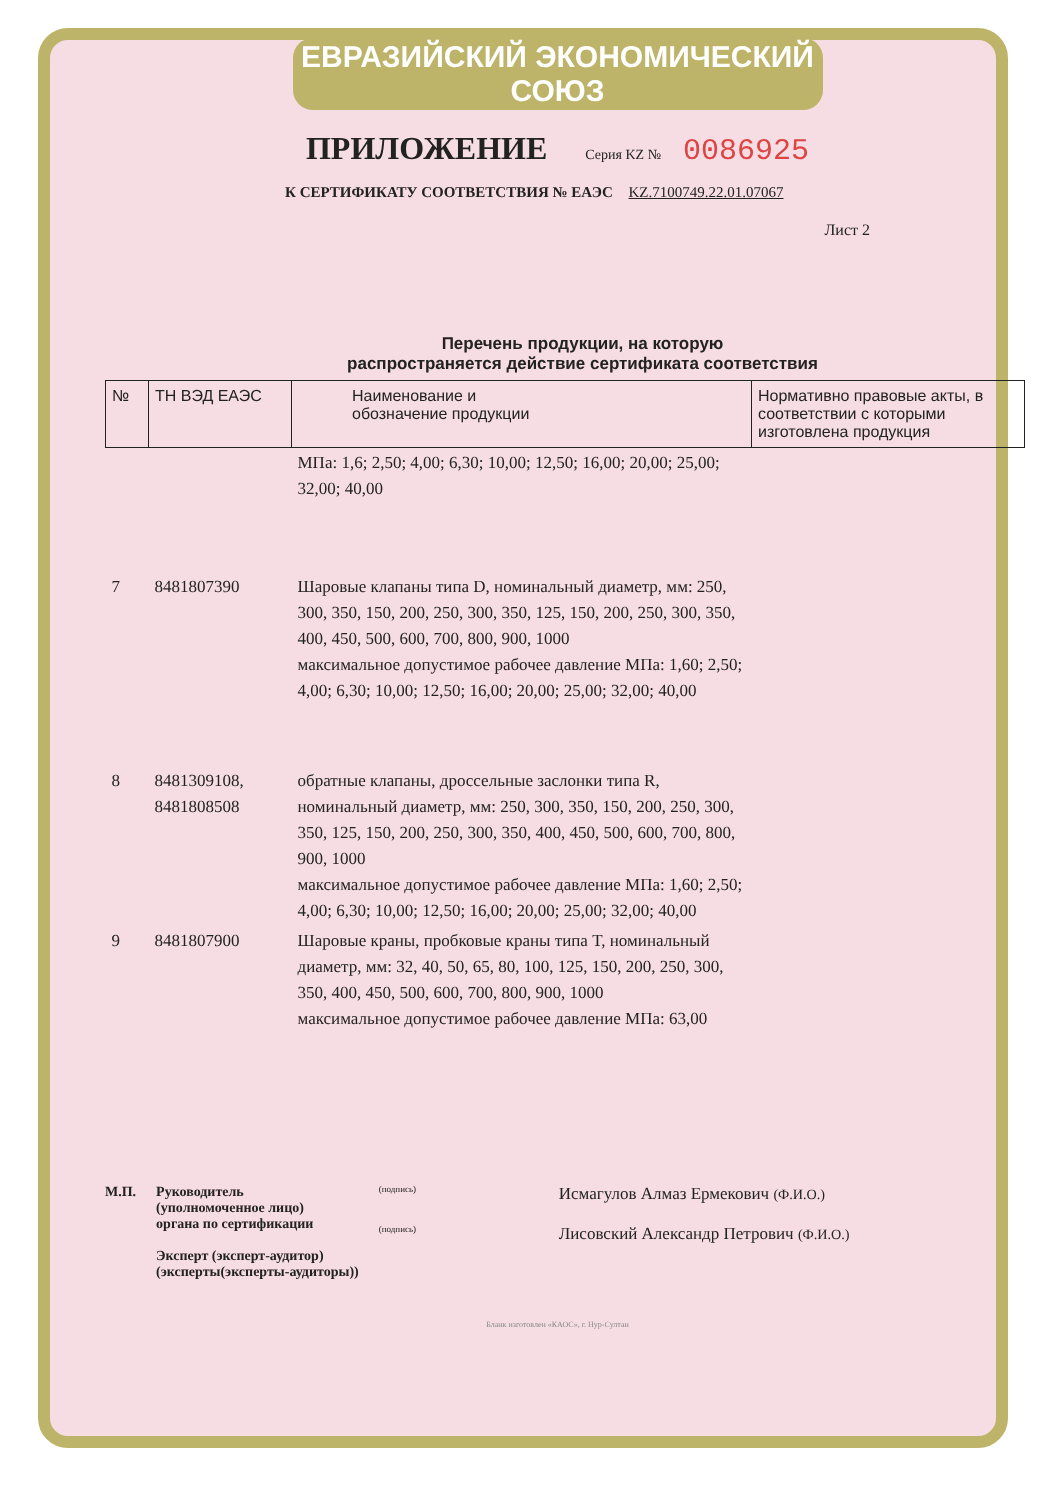ЕВРАЗИЙСКИЙ ЭКОНОМИЧЕСКИЙ СОЮЗ
ПРИЛОЖЕНИЕ Серия KZ № 0086925
К СЕРТИФИКАТУ СООТВЕТСТВИЯ № ЕАЭС KZ.7100749.22.01.07067
Лист 2
Перечень продукции, на которую
распространяется действие сертификата соответствия
| № | ТН ВЭД ЕАЭС | Наименование и обозначение продукции | Нормативно правовые акты, в соответствии с которыми изготовлена продукция |
| --- | --- | --- | --- |
| | | МПа: 1,6; 2,50; 4,00; 6,30; 10,00; 12,50; 16,00; 20,00; 25,00; 32,00; 40,00 | |
| 7 | 8481807390 | Шаровые клапаны типа D, номинальный диаметр, мм: 250, 300, 350, 150, 200, 250, 300, 350, 125, 150, 200, 250, 300, 350, 400, 450, 500, 600, 700, 800, 900, 1000 максимальное допустимое рабочее давление МПа: 1,60; 2,50; 4,00; 6,30; 10,00; 12,50; 16,00; 20,00; 25,00; 32,00; 40,00 | |
| 8 | 8481309108, 8481808508 | обратные клапаны, дроссельные заслонки типа R, номинальный диаметр, мм: 250, 300, 350, 150, 200, 250, 300, 350, 125, 150, 200, 250, 300, 350, 400, 450, 500, 600, 700, 800, 900, 1000 максимальное допустимое рабочее давление МПа: 1,60; 2,50; 4,00; 6,30; 10,00; 12,50; 16,00; 20,00; 25,00; 32,00; 40,00 | |
| 9 | 8481807900 | Шаровые краны, пробковые краны типа T, номинальный диаметр, мм: 32, 40, 50, 65, 80, 100, 125, 150, 200, 250, 300, 350, 400, 450, 500, 600, 700, 800, 900, 1000 максимальное допустимое рабочее давление МПа: 63,00 | |
М.П. Руководитель
(уполномоченное лицо)
органа по сертификации
Эксперт (эксперт-аудитор)
(эксперты(эксперты-аудиторы))
(подпись)
(подпись)
Исмагулов Алмаз Ермекович (Ф.И.О.)
Лисовский Александр Петрович (Ф.И.О.)
Бланк изготовлен «КАОС», г. Нур-Султан